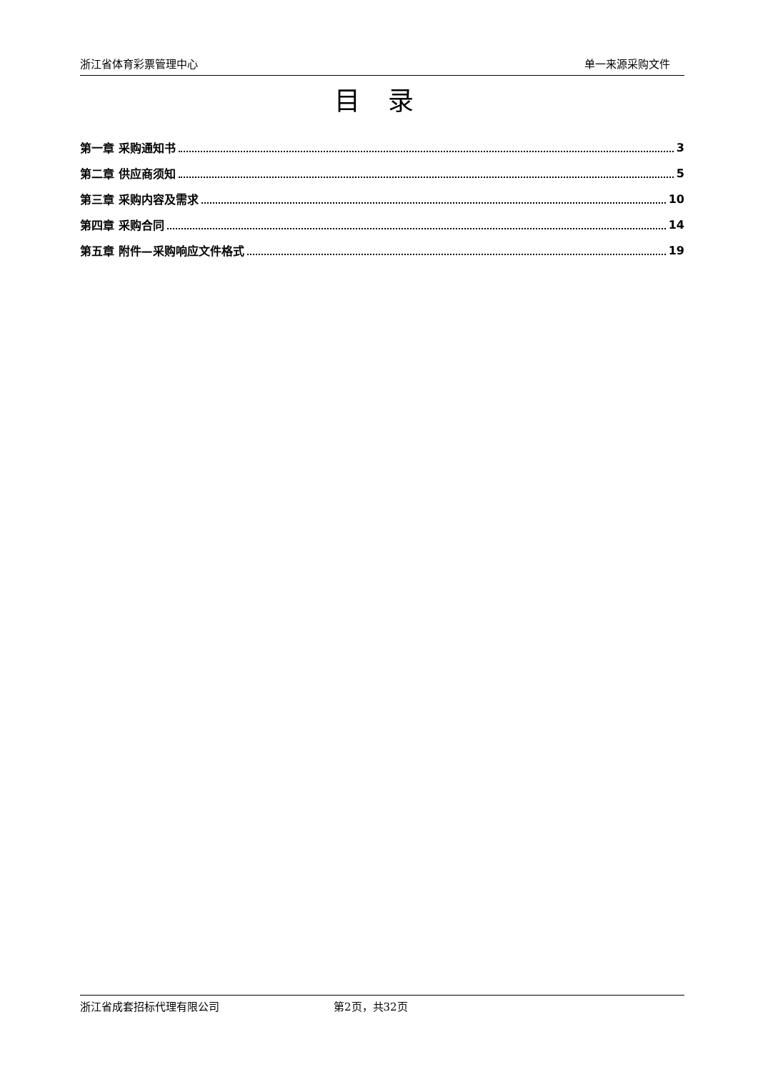浙江省体育彩票管理中心 单一来源采购文件
目 录
第一章 采购通知书 3
第二章 供应商须知 5
第三章 采购内容及需求 10
第四章 采购合同 14
第五章 附件—采购响应文件格式 19
浙江省成套招标代理有限公司 第2页，共32页